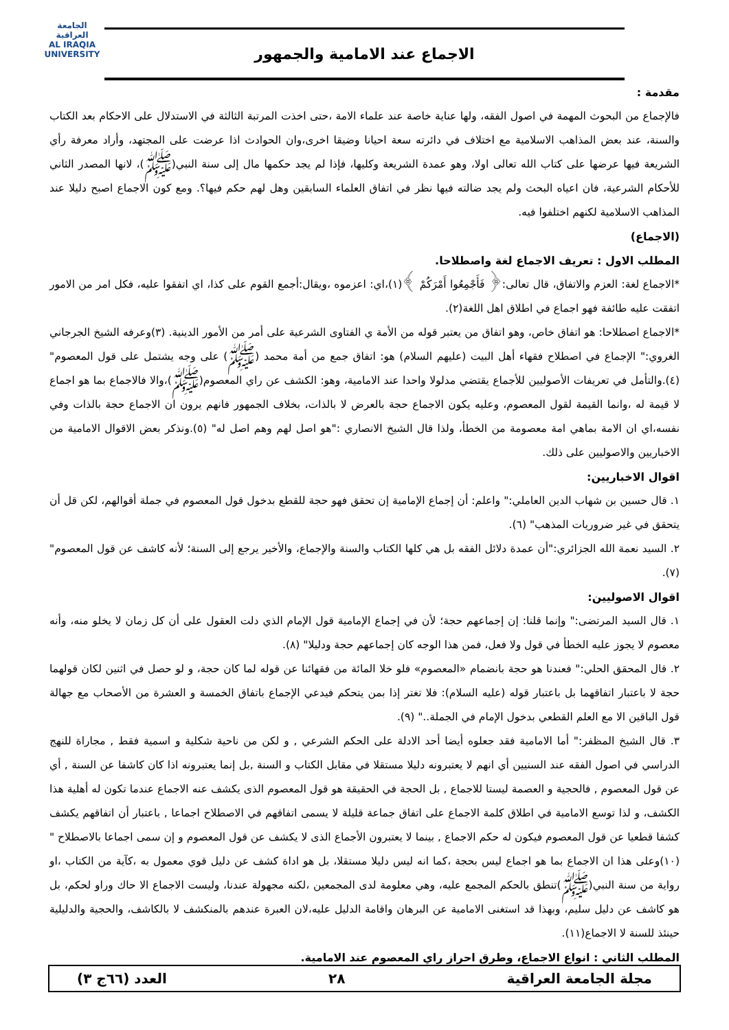الجامعة العراقية
AL IRAQIA UNIVERSITY
الاجماع عند الامامية والجمهور
مقدمة :
فالإجماع من البحوث المهمة في اصول الفقه، ولها عناية خاصة عند علماء الامة ،حتى اخذت المرتبة الثالثة في الاستدلال على الاحكام بعد الكتاب والسنة، عند بعض المذاهب الاسلامية مع اختلاف في دائرته سعة احيانا وضيقا اخرى،وان الحوادث اذا عرضت على المجتهد، وأراد معرفة رأي الشريعة فيها عرضها على كتاب الله تعالى اولا، وهو عمدة الشريعة وكليها، فإذا لم يجد حكمها مال إلى سنة النبي(ﷺ)، لانها المصدر الثاني للأحكام الشرعية، فان اعياه البحث ولم يجد ضالته فيها نظر في اتفاق العلماء السابقين وهل لهم حكم فيها؟. ومع كون الاجماع اصبح دليلا عند المذاهب الاسلامية لكنهم اختلفوا فيه.
(الاجماع)
المطلب الاول : تعريف الاجماع لغة واصطلاحا.
*الاجماع لغة: العزم والاتفاق، قال تعالى:﴿ فَأَجْمِعُوا أَمْرَكُمْ ﴾(١)،اي: اعزموه ،ويقال:أجمع القوم على كذا، اي اتفقوا عليه، فكل امر من الامور اتفقت عليه طائفة فهو اجماع في اطلاق اهل اللغة(٢).
*الاجماع اصطلاحا: هو اتفاق خاص، وهو اتفاق من يعتبر قوله من الأمة ي الفتاوى الشرعية على أمر من الأمور الدينية. (٣)وعرفه الشيخ الجرجاني الغروي:" الإجماع في اصطلاح فقهاء أهل البيت (عليهم السلام) هو: اتفاق جمع من أمة محمد (ﷺ) على وجه يشتمل على قول المعصوم" (٤).والتأمل في تعريفات الأصوليين للأجماع يقتضي مدلولا واحدا عند الامامية، وهو: الكشف عن راي المعصوم(ﷺ)،والا فالاجماع بما هو اجماع لا قيمة له ،وانما القيمة لقول المعصوم، وعليه يكون الاجماع حجة بالعرض لا بالذات، بخلاف الجمهور فانهم يرون ان الاجماع حجة بالذات وفي نفسه،اي ان الامة بماهي امة معصومة من الخطأ، ولذا قال الشيخ الانصاري :"هو اصل لهم وهم اصل له" (٥).ونذكر بعض الاقوال الامامية من الاخباريين والاصوليين على ذلك.
اقوال الاخباريين:
١. قال حسين بن شهاب الدين العاملي:" واعلم: أن إجماع الإمامية إن تحقق فهو حجة للقطع بدخول قول المعصوم في جملة أقوالهم، لكن قل أن يتحقق في غير ضروريات المذهب" (٦).
٢. السيد نعمة الله الجزائري:"أن عمدة دلائل الفقه بل هي كلها الكتاب والسنة والإجماع، والأخير يرجع إلى السنة؛ لأنه كاشف عن قول المعصوم" (٧).
اقوال الاصوليين:
١. قال السيد المرتضى:" وإنما قلنا: إن إجماعهم حجة؛ لأن في إجماع الإمامية قول الإمام الذي دلت العقول على أن كل زمان لا يخلو منه، وأنه معصوم لا يجوز عليه الخطأ في قول ولا فعل، فمن هذا الوجه كان إجماعهم حجة ودليلا" (٨).
٢. قال المحقق الحلي:" فعندنا هو حجة بانضمام «المعصوم» فلو خلا المائة من فقهائنا عن قوله لما كان حجة، و لو حصل في اثنين لكان قولهما حجة لا باعتبار اتفاقهما بل باعتبار قوله (عليه السلام): فلا تغتر إذا بمن يتحكم فيدعي الإجماع باتفاق الخمسة و العشرة من الأصحاب مع جهالة قول الباقين الا مع العلم القطعي بدخول الإمام في الجملة.." (٩).
٣. قال الشيخ المظفر:" أما الامامية فقد جعلوه أيضا أحد الادلة على الحكم الشرعي , و لكن من ناحية شكلية و اسمية فقط , مجاراة للنهج الدراسي في اصول الفقه عند السنيين أي انهم لا يعتبرونه دليلا مستقلا في مقابل الكتاب و السنة ,بل إنما يعتبرونه اذا كان كاشفا عن السنة , أي عن قول المعصوم , فالحجية و العصمة ليستا للاجماع , بل الحجة في الحقيقة هو قول المعصوم الذى يكشف عنه الاجماع عندما تكون له أهلية هذا الكشف، و لذا توسع الامامية في اطلاق كلمة الاجماع على اتفاق جماعة قليلة لا يسمى اتفاقهم في الاصطلاح اجماعا , باعتبار أن اتفاقهم يكشف كشفا قطعيا عن قول المعصوم فيكون له حكم الاجماع , بينما لا يعتبرون الأجماع الذى لا يكشف عن قول المعصوم و إن سمى اجماعا بالاصطلاح " (١٠)وعلى هذا ان الاجماع بما هو اجماع ليس بحجة ،كما انه ليس دليلا مستقلا، بل هو اداة كشف عن دليل قوي معمول به ،كآية من الكتاب ،او رواية من سنة النبي(ﷺ)تنطق بالحكم المجمع عليه، وهي معلومة لدى المجمعين ،لكنه مجهولة عندنا، وليست الاجماع الا حاك وراو لحكم، بل هو كاشف عن دليل سليم، وبهذا قد استغنى الامامية عن البرهان واقامة الدليل عليه،لان العبرة عندهم بالمنكشف لا بالكاشف، والحجية والدليلية حينئذ للسنة لا الاجماع(١١).
المطلب الثاني : انواع الاجماع، وطرق احراز راي المعصوم عند الامامية.
مجلة الجامعة العراقية ٢٨ العدد (٦٦ج ٣)